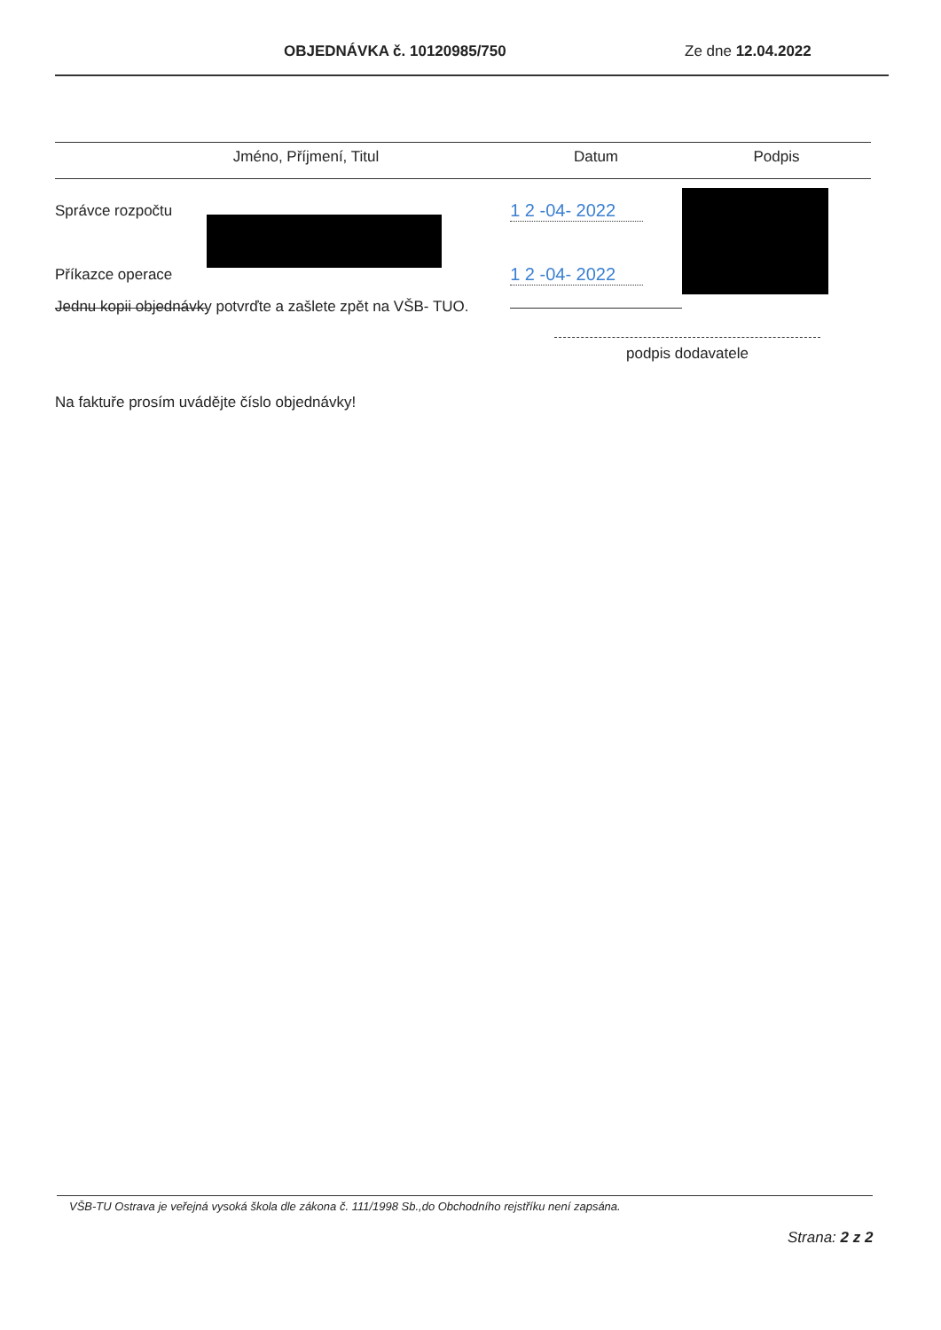OBJEDNÁVKA č. 10120985/750 Ze dne 12.04.2022
| | Jméno, Příjmení, Titul | Datum | Podpis |
| --- | --- | --- | --- |
| Správce rozpočtu | | 1 2 -04- 2022 | |
| Příkazce operace | | 1 2 -04- 2022 | |
Jednu kopii objednávky potvrďte a zašlete zpět na VŠB- TUO.
podpis dodavatele
Na faktuře prosím uvádějte číslo objednávky!
VŠB-TU Ostrava je veřejná vysoká škola dle zákona č. 111/1998 Sb.,do Obchodního rejstříku není zapsána.
Strana: 2 z 2